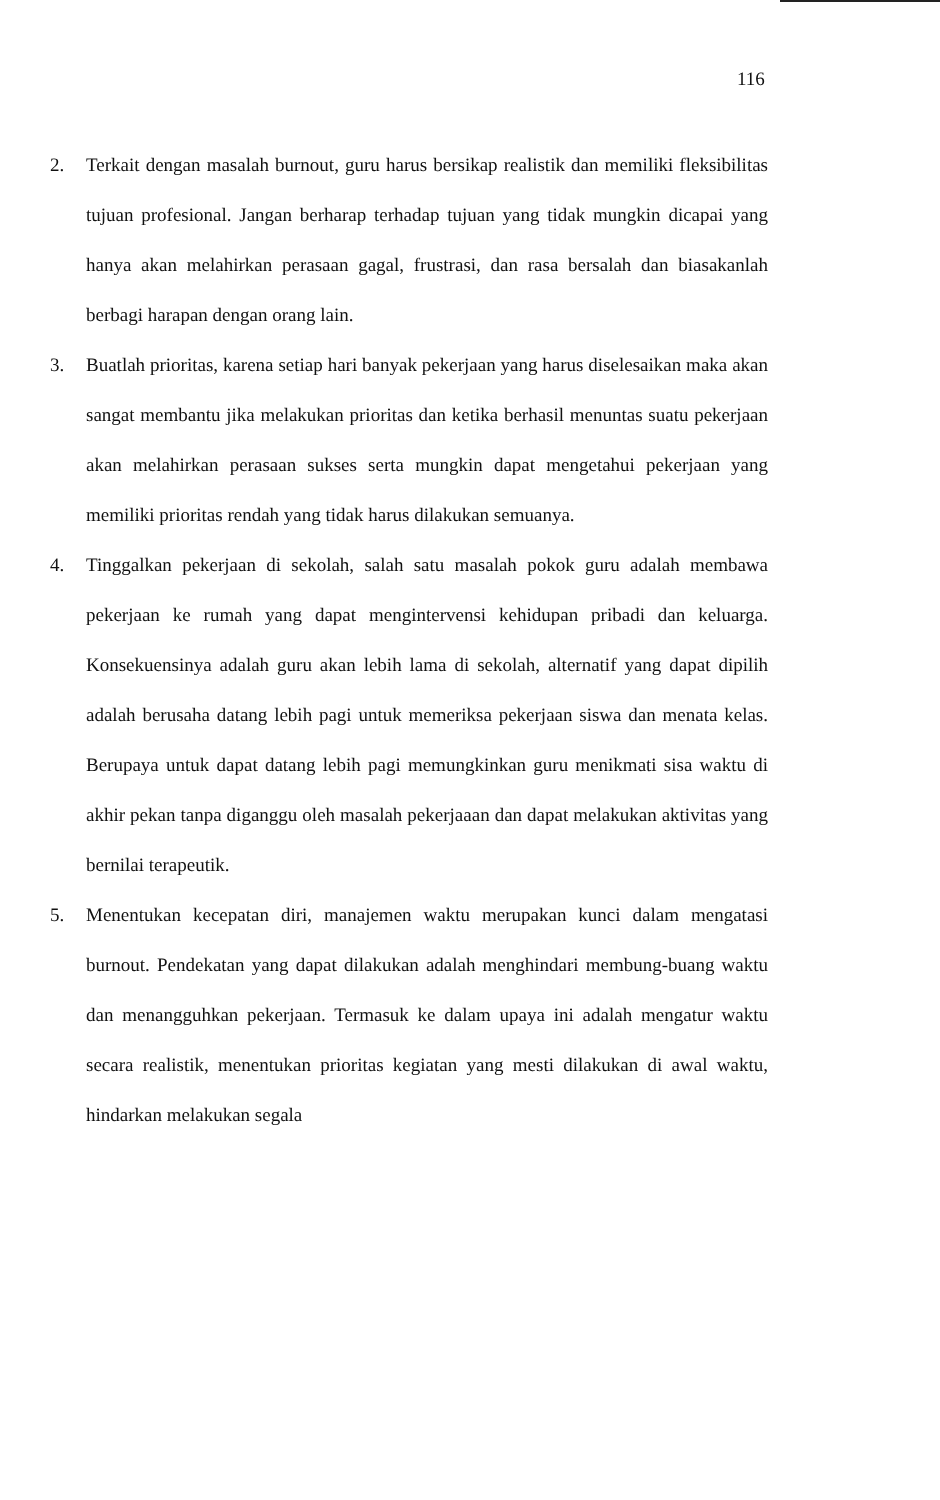116
2. Terkait dengan masalah burnout, guru harus bersikap realistik dan memiliki fleksibilitas tujuan profesional. Jangan berharap terhadap tujuan yang tidak mungkin dicapai yang hanya akan melahirkan perasaan gagal, frustrasi, dan rasa bersalah dan biasakanlah berbagi harapan dengan orang lain.
3. Buatlah prioritas, karena setiap hari banyak pekerjaan yang harus diselesaikan maka akan sangat membantu jika melakukan prioritas dan ketika berhasil menuntas suatu pekerjaan akan melahirkan perasaan sukses serta mungkin dapat mengetahui pekerjaan yang memiliki prioritas rendah yang tidak harus dilakukan semuanya.
4. Tinggalkan pekerjaan di sekolah, salah satu masalah pokok guru adalah membawa pekerjaan ke rumah yang dapat mengintervensi kehidupan pribadi dan keluarga. Konsekuensinya adalah guru akan lebih lama di sekolah, alternatif yang dapat dipilih adalah berusaha datang lebih pagi untuk memeriksa pekerjaan siswa dan menata kelas. Berupaya untuk dapat datang lebih pagi memungkinkan guru menikmati sisa waktu di akhir pekan tanpa diganggu oleh masalah pekerjaaan dan dapat melakukan aktivitas yang bernilai terapeutik.
5. Menentukan kecepatan diri, manajemen waktu merupakan kunci dalam mengatasi burnout. Pendekatan yang dapat dilakukan adalah menghindari membung-buang waktu dan menangguhkan pekerjaan. Termasuk ke dalam upaya ini adalah mengatur waktu secara realistik, menentukan prioritas kegiatan yang mesti dilakukan di awal waktu, hindarkan melakukan segala